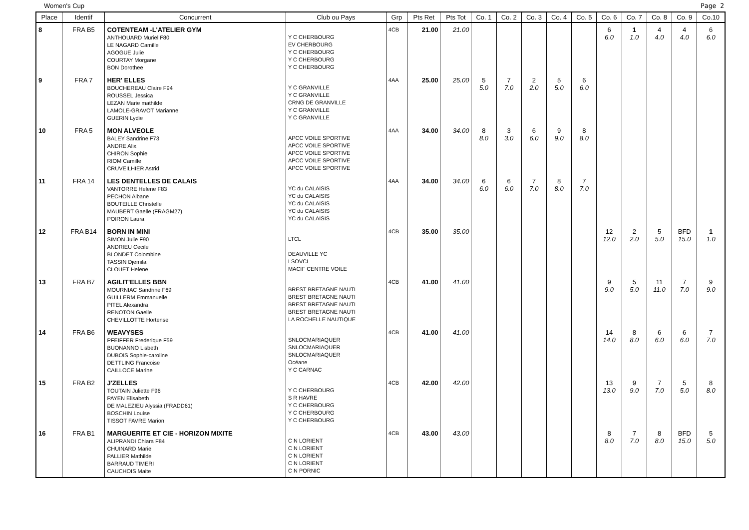Women's Cup Page 2
| Place | Identif | Concurrent | Club ou Pays | Grp | Pts Ret | Pts Tot | Co. 1 | Co. 2 | Co. 3 | Co. 4 | Co. 5 | Co. 6 | Co. 7 | Co. 8 | Co. 9 | Co.10 |
| --- | --- | --- | --- | --- | --- | --- | --- | --- | --- | --- | --- | --- | --- | --- | --- | --- |
| 8 | FRA B5 | COTENTEAM -L'ATELIER GYM ANTHOUARD Muriel F80 LE NAGARD Camille AGOGUE Julie COURTAY Morgane BON Dorothee | Y C CHERBOURG EV CHERBOURG Y C CHERBOURG Y C CHERBOURG Y C CHERBOURG | 4CB | 21.00 | 21.00 | | | | | | 6 6.0 | 1 1.0 | 4 4.0 | 4 4.0 | 6 6.0 |
| 9 | FRA 7 | HER' ELLES BOUCHEREAU Claire F94 ROUSSEL Jessica LEZAN Marie mathilde LAMOLE-GRAVOT Marianne GUERIN Lydie | Y C GRANVILLE Y C GRANVILLE CRNG DE GRANVILLE Y C GRANVILLE Y C GRANVILLE | 4AA | 25.00 | 25.00 | 5 5.0 | 7 7.0 | 2 2.0 | 5 5.0 | 6 6.0 | | | | | |
| 10 | FRA 5 | MON ALVEOLE BALEY Sandrine F73 ANDRE Alix CHIRON Sophie RIOM Camille CRUVEILHIER Astrid | APCC VOILE SPORTIVE APCC VOILE SPORTIVE APCC VOILE SPORTIVE APCC VOILE SPORTIVE APCC VOILE SPORTIVE | 4AA | 34.00 | 34.00 | 8 8.0 | 3 3.0 | 6 6.0 | 9 9.0 | 8 8.0 | | | | | |
| 11 | FRA 14 | LES DENTELLES DE CALAIS VANTORRE Helene F83 PECHON Albane BOUTEILLE Christelle MAUBERT Gaelle (FRAGM27) POIRON Laura | YC du CALAISIS YC du CALAISIS YC du CALAISIS YC du CALAISIS YC du CALAISIS | 4AA | 34.00 | 34.00 | 6 6.0 | 6 6.0 | 7 7.0 | 8 8.0 | 7 7.0 | | | | | |
| 12 | FRA B14 | BORN IN MINI SIMON Julie F90 ANDRIEU Cecile BLONDET Colombine TASSIN Djemila CLOUET Helene | LTCL DEAUVILLE YC LSOVCL MACIF CENTRE VOILE | 4CB | 35.00 | 35.00 | | | | | | 12 12.0 | 2 2.0 | 5 5.0 | BFD 15.0 | 1 1.0 |
| 13 | FRA B7 | AGILIT'ELLES BBN MOURNIAC Sandrine F69 GUILLERM Emmanuelle PITEL Alexandra RENOTON Gaelle CHEVILLOTTE Hortense | BREST BRETAGNE NAUTI BREST BRETAGNE NAUTI BREST BRETAGNE NAUTI BREST BRETAGNE NAUTI LA ROCHELLE NAUTIQUE | 4CB | 41.00 | 41.00 | | | | | | 9 9.0 | 5 5.0 | 11 11.0 | 7 7.0 | 9 9.0 |
| 14 | FRA B6 | WEAVYSES PFEIFFER Frederique F59 BUONANNO Lisbeth DUBOIS Sophie-caroline DETTLING Francoise CAILLOCE Marine | SNLOCMARIAQUER SNLOCMARIAQUER SNLOCMARIAQUER Océane Y C CARNAC | 4CB | 41.00 | 41.00 | | | | | | 14 14.0 | 8 8.0 | 6 6.0 | 6 6.0 | 7 7.0 |
| 15 | FRA B2 | J'ZELLES TOUTAIN Juliette F96 PAYEN Elisabeth DE MALEZIEU Alyssia (FRADD61) BOSCHIN Louise TISSOT FAVRE Marion | Y C CHERBOURG S R HAVRE Y C CHERBOURG Y C CHERBOURG Y C CHERBOURG | 4CB | 42.00 | 42.00 | | | | | | 13 13.0 | 9 9.0 | 7 7.0 | 5 5.0 | 8 8.0 |
| 16 | FRA B1 | MARGUERITE ET CIE - HORIZON MIXITE ALIPRANDI Chiara F84 CHUINARD Marie PALLIER Mathilde BARRAUD TIMERI CAUCHOIS Maite | C N LORIENT C N LORIENT C N LORIENT C N LORIENT C N PORNIC | 4CB | 43.00 | 43.00 | | | | | | 8 8.0 | 7 7.0 | 8 8.0 | BFD 15.0 | 5 5.0 |